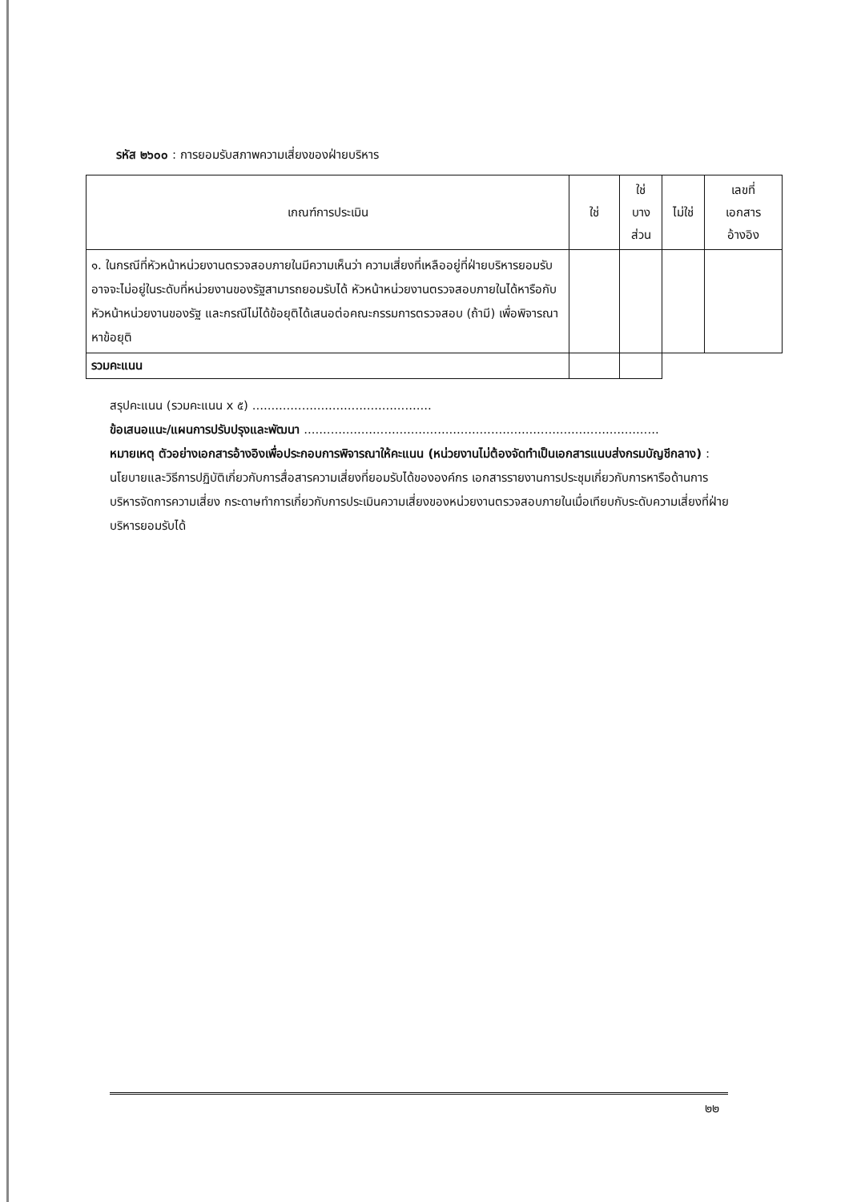รหัส ๒๖๐๐ : การยอมรับสภาพความเสี่ยงของฝ่ายบริหาร
| เกณฑ์การประเมิน | ใช่ | ใช่ บาง ส่วน | ไม่ใช่ | เลขที่ เอกสาร อ้างอิง |
| --- | --- | --- | --- | --- |
| ๑. ในกรณีที่หัวหน้าหน่วยงานตรวจสอบภายในมีความเห็นว่า ความเสี่ยงที่เหลืออยู่ที่ฝ่ายบริหารยอมรับ อาจจะไม่อยู่ในระดับที่หน่วยงานของรัฐสามารถยอมรับได้ หัวหน้าหน่วยงานตรวจสอบภายในได้หารือกับหัวหน้าหน่วยงานของรัฐ และกรณีไม่ได้ข้อยุติได้เสนอต่อคณะกรรมการตรวจสอบ (ถ้ามี) เพื่อพิจารณาหาข้อยุติ | | | | |
| รวมคะแนน | | | | |
สรุปคะแนน (รวมคะแนน x ๕) ...............................................
ข้อเสนอแนะ/แผนการปรับปรุงและพัฒนา .............................................................................................
หมายเหตุ ตัวอย่างเอกสารอ้างอิงเพื่อประกอบการพิจารณาให้คะแนน (หน่วยงานไม่ต้องจัดทำเป็นเอกสารแนบส่งกรมบัญชีกลาง) : นโยบายและวิธีการปฏิบัติเกี่ยวกับการสื่อสารความเสี่ยงที่ยอมรับได้ขององค์กร เอกสารรายงานการประชุมเกี่ยวกับการหารือด้านการบริหารจัดการความเสี่ยง กระดาษทำการเกี่ยวกับการประเมินความเสี่ยงของหน่วยงานตรวจสอบภายในเมื่อเทียบกับระดับความเสี่ยงที่ฝ่ายบริหารยอมรับได้
๒๒